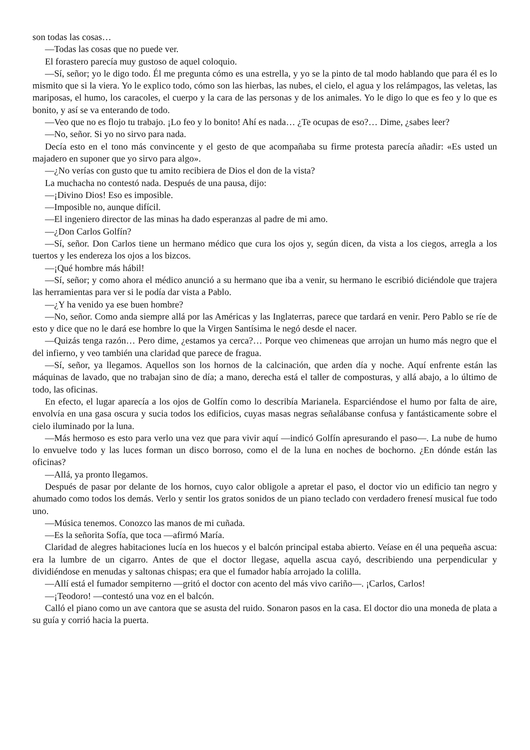son todas las cosas…
—Todas las cosas que no puede ver.
El forastero parecía muy gustoso de aquel coloquio.
—Sí, señor; yo le digo todo. Él me pregunta cómo es una estrella, y yo se la pinto de tal modo hablando que para él es lo mismito que si la viera. Yo le explico todo, cómo son las hierbas, las nubes, el cielo, el agua y los relámpagos, las veletas, las mariposas, el humo, los caracoles, el cuerpo y la cara de las personas y de los animales. Yo le digo lo que es feo y lo que es bonito, y así se va enterando de todo.
—Veo que no es flojo tu trabajo. ¡Lo feo y lo bonito! Ahí es nada… ¿Te ocupas de eso?… Dime, ¿sabes leer?
—No, señor. Si yo no sirvo para nada.
Decía esto en el tono más convincente y el gesto de que acompañaba su firme protesta parecía añadir: «Es usted un majadero en suponer que yo sirvo para algo».
—¿No verías con gusto que tu amito recibiera de Dios el don de la vista?
La muchacha no contestó nada. Después de una pausa, dijo:
—¡Divino Dios! Eso es imposible.
—Imposible no, aunque difícil.
—El ingeniero director de las minas ha dado esperanzas al padre de mi amo.
—¿Don Carlos Golfín?
—Sí, señor. Don Carlos tiene un hermano médico que cura los ojos y, según dicen, da vista a los ciegos, arregla a los tuertos y les endereza los ojos a los bizcos.
—¡Qué hombre más hábil!
—Sí, señor; y como ahora el médico anunció a su hermano que iba a venir, su hermano le escribió diciéndole que trajera las herramientas para ver si le podía dar vista a Pablo.
—¿Y ha venido ya ese buen hombre?
—No, señor. Como anda siempre allá por las Américas y las Inglaterras, parece que tardará en venir. Pero Pablo se ríe de esto y dice que no le dará ese hombre lo que la Virgen Santísima le negó desde el nacer.
—Quizás tenga razón… Pero dime, ¿estamos ya cerca?… Porque veo chimeneas que arrojan un humo más negro que el del infierno, y veo también una claridad que parece de fragua.
—Sí, señor, ya llegamos. Aquellos son los hornos de la calcinación, que arden día y noche. Aquí enfrente están las máquinas de lavado, que no trabajan sino de día; a mano, derecha está el taller de composturas, y allá abajo, a lo último de todo, las oficinas.
En efecto, el lugar aparecía a los ojos de Golfín como lo describía Marianela. Esparciéndose el humo por falta de aire, envolvía en una gasa oscura y sucia todos los edificios, cuyas masas negras señalábanse confusa y fantásticamente sobre el cielo iluminado por la luna.
—Más hermoso es esto para verlo una vez que para vivir aquí —indicó Golfín apresurando el paso—. La nube de humo lo envuelve todo y las luces forman un disco borroso, como el de la luna en noches de bochorno. ¿En dónde están las oficinas?
—Allá, ya pronto llegamos.
Después de pasar por delante de los hornos, cuyo calor obligole a apretar el paso, el doctor vio un edificio tan negro y ahumado como todos los demás. Verlo y sentir los gratos sonidos de un piano teclado con verdadero frenesí musical fue todo uno.
—Música tenemos. Conozco las manos de mi cuñada.
—Es la señorita Sofía, que toca —afirmó María.
Claridad de alegres habitaciones lucía en los huecos y el balcón principal estaba abierto. Veíase en él una pequeña ascua: era la lumbre de un cigarro. Antes de que el doctor llegase, aquella ascua cayó, describiendo una perpendicular y dividiéndose en menudas y saltonas chispas; era que el fumador había arrojado la colilla.
—Allí está el fumador sempiterno —gritó el doctor con acento del más vivo cariño—. ¡Carlos, Carlos!
—¡Teodoro! —contestó una voz en el balcón.
Calló el piano como un ave cantora que se asusta del ruido. Sonaron pasos en la casa. El doctor dio una moneda de plata a su guía y corrió hacia la puerta.